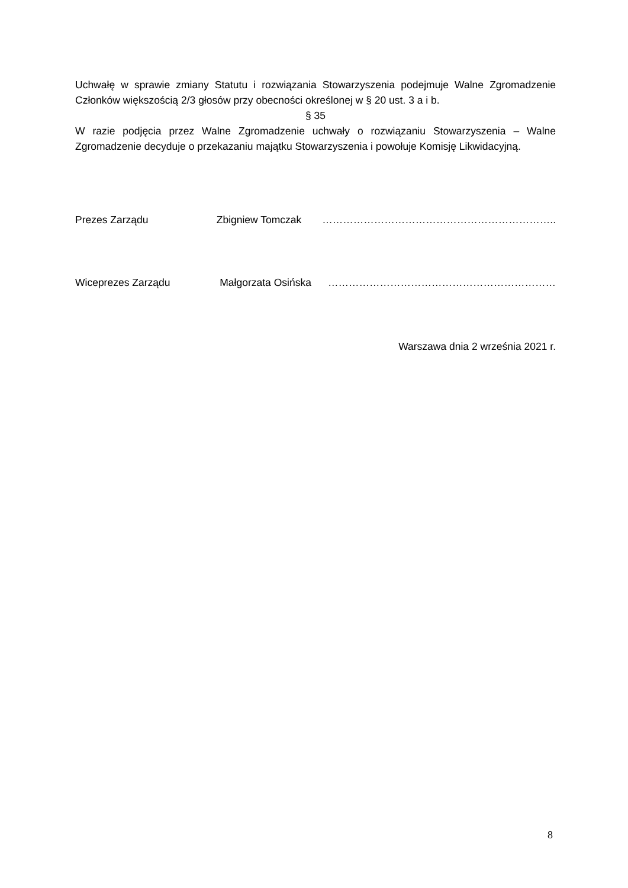Uchwałę w sprawie zmiany Statutu i rozwiązania Stowarzyszenia podejmuje Walne Zgromadzenie Członków większością 2/3 głosów przy obecności określonej w § 20 ust. 3 a i b.
§ 35
W razie podjęcia przez Walne Zgromadzenie uchwały o rozwiązaniu Stowarzyszenia – Walne Zgromadzenie decyduje o przekazaniu majątku Stowarzyszenia i powołuje Komisję Likwidacyjną.
Prezes Zarządu Zbigniew Tomczak …………………………………………………………..
Wiceprezes Zarządu Małgorzata Osińska …………………………………………………………
Warszawa dnia 2 września 2021 r.
8